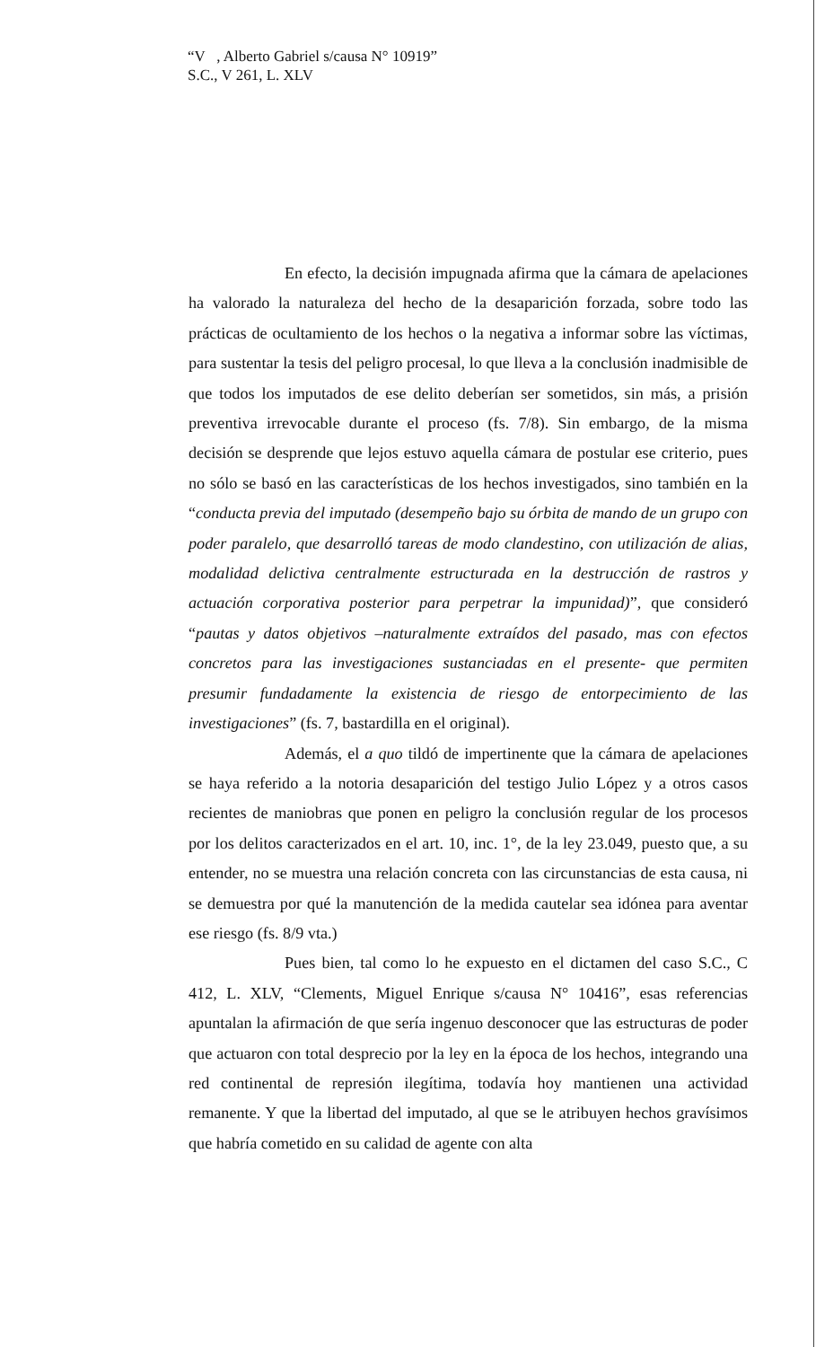“V , Alberto Gabriel s/causa N° 10919”
S.C., V 261, L. XLV
En efecto, la decisión impugnada afirma que la cámara de apelaciones ha valorado la naturaleza del hecho de la desaparición forzada, sobre todo las prácticas de ocultamiento de los hechos o la negativa a informar sobre las víctimas, para sustentar la tesis del peligro procesal, lo que lleva a la conclusión inadmisible de que todos los imputados de ese delito deberían ser sometidos, sin más, a prisión preventiva irrevocable durante el proceso (fs. 7/8). Sin embargo, de la misma decisión se desprende que lejos estuvo aquella cámara de postular ese criterio, pues no sólo se basó en las características de los hechos investigados, sino también en la “conducta previa del imputado (desempeño bajo su órbita de mando de un grupo con poder paralelo, que desarrolló tareas de modo clandestino, con utilización de alias, modalidad delictiva centralmente estructurada en la destrucción de rastros y actuación corporativa posterior para perpetrar la impunidad)”, que consideró “pautas y datos objetivos –naturalmente extraídos del pasado, mas con efectos concretos para las investigaciones sustanciadas en el presente- que permiten presumir fundadamente la existencia de riesgo de entorpecimiento de las investigaciones” (fs. 7, bastardilla en el original).
Además, el a quo tildó de impertinente que la cámara de apelaciones se haya referido a la notoria desaparición del testigo Julio López y a otros casos recientes de maniobras que ponen en peligro la conclusión regular de los procesos por los delitos caracterizados en el art. 10, inc. 1°, de la ley 23.049, puesto que, a su entender, no se muestra una relación concreta con las circunstancias de esta causa, ni se demuestra por qué la manutención de la medida cautelar sea idónea para aventar ese riesgo (fs. 8/9 vta.)
Pues bien, tal como lo he expuesto en el dictamen del caso S.C., C 412, L. XLV, “Clements, Miguel Enrique s/causa N° 10416”, esas referencias apuntalan la afirmación de que sería ingenuo desconocer que las estructuras de poder que actuaron con total desprecio por la ley en la época de los hechos, integrando una red continental de represión ilegítima, todavía hoy mantienen una actividad remanente. Y que la libertad del imputado, al que se le atribuyen hechos gravísimos que habría cometido en su calidad de agente con alta